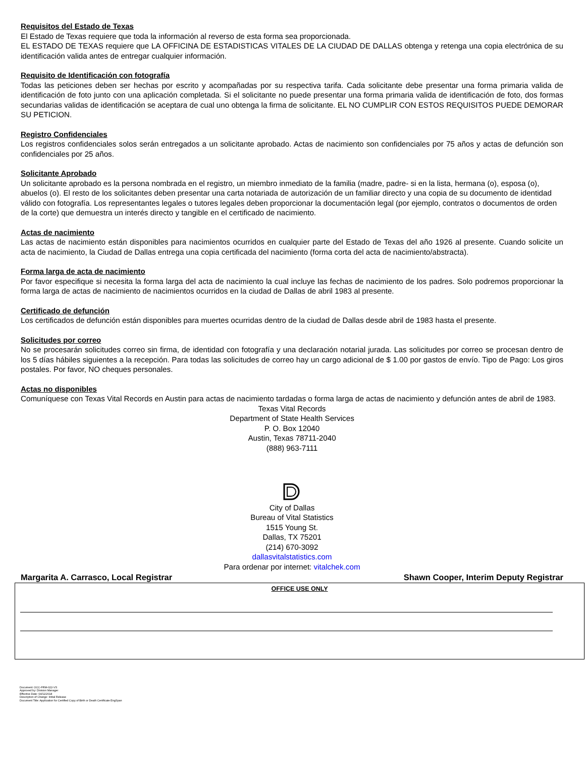Requisitos del Estado de Texas
El Estado de Texas requiere que toda la información al reverso de esta forma sea proporcionada.
EL ESTADO DE TEXAS requiere que LA OFFICINA DE ESTADISTICAS VITALES DE LA CIUDAD DE DALLAS obtenga y retenga una copia electrónica de su identificación valida antes de entregar cualquier información.
Requisito de Identificación con fotografía
Todas las peticiones deben ser hechas por escrito y acompañadas por su respectiva tarifa. Cada solicitante debe presentar una forma primaria valida de identificación de foto junto con una aplicación completada. Si el solicitante no puede presentar una forma primaria valida de identificación de foto, dos formas secundarias validas de identificación se aceptara de cual uno obtenga la firma de solicitante. EL NO CUMPLIR CON ESTOS REQUISITOS PUEDE DEMORAR SU PETICION.
Registro Confidenciales
Los registros confidenciales solos serán entregados a un solicitante aprobado. Actas de nacimiento son confidenciales por 75 años y actas de defunción son confidenciales por 25 años.
Solicitante Aprobado
Un solicitante aprobado es la persona nombrada en el registro, un miembro inmediato de la familia (madre, padre- si en la lista, hermana (o), esposa (o), abuelos (o). El resto de los solicitantes deben presentar una carta notariada de autorización de un familiar directo y una copia de su documento de identidad válido con fotografía. Los representantes legales o tutores legales deben proporcionar la documentación legal (por ejemplo, contratos o documentos de orden de la corte) que demuestra un interés directo y tangible en el certificado de nacimiento.
Actas de nacimiento
Las actas de nacimiento están disponibles para nacimientos ocurridos en cualquier parte del Estado de Texas del año 1926 al presente. Cuando solicite un acta de nacimiento, la Ciudad de Dallas entrega una copia certificada del nacimiento (forma corta del acta de nacimiento/abstracta).
Forma larga de acta de nacimiento
Por favor especifique si necesita la forma larga del acta de nacimiento la cual incluye las fechas de nacimiento de los padres. Solo podremos proporcionar la forma larga de actas de nacimiento de nacimientos ocurridos en la ciudad de Dallas de abril 1983 al presente.
Certificado de defunción
Los certificados de defunción están disponibles para muertes ocurridas dentro de la ciudad de Dallas desde abril de 1983 hasta el presente.
Solicitudes por correo
No se procesarán solicitudes correo sin firma, de identidad con fotografía y una declaración notarial jurada. Las solicitudes por correo se procesan dentro de los 5 días hábiles siguientes a la recepción. Para todas las solicitudes de correo hay un cargo adicional de $ 1.00 por gastos de envío. Tipo de Pago: Los giros postales. Por favor, NO cheques personales.
Actas no disponibles
Comuníquese con Texas Vital Records en Austin para actas de nacimiento tardadas o forma larga de actas de nacimiento y defunción antes de abril de 1983.
Texas Vital Records
Department of State Health Services
P. O. Box 12040
Austin, Texas 78711-2040
(888) 963-7111
City of Dallas
Bureau of Vital Statistics
1515 Young St.
Dallas, TX 75201
(214) 670-3092
dallasvitalstatistics.com
Para ordenar por internet: vitalchek.com
Margarita A. Carrasco, Local Registrar Shawn Cooper, Interim Deputy Registrar
OFFICE USE ONLY
Document: OCC-FRM-022-VS
Approved by: Division Manager
Effective Date: 04/11/2018
Description of Change: Initial Release
Document Title: Application for Certified Copy of Birth or Death Certificate EngSpan